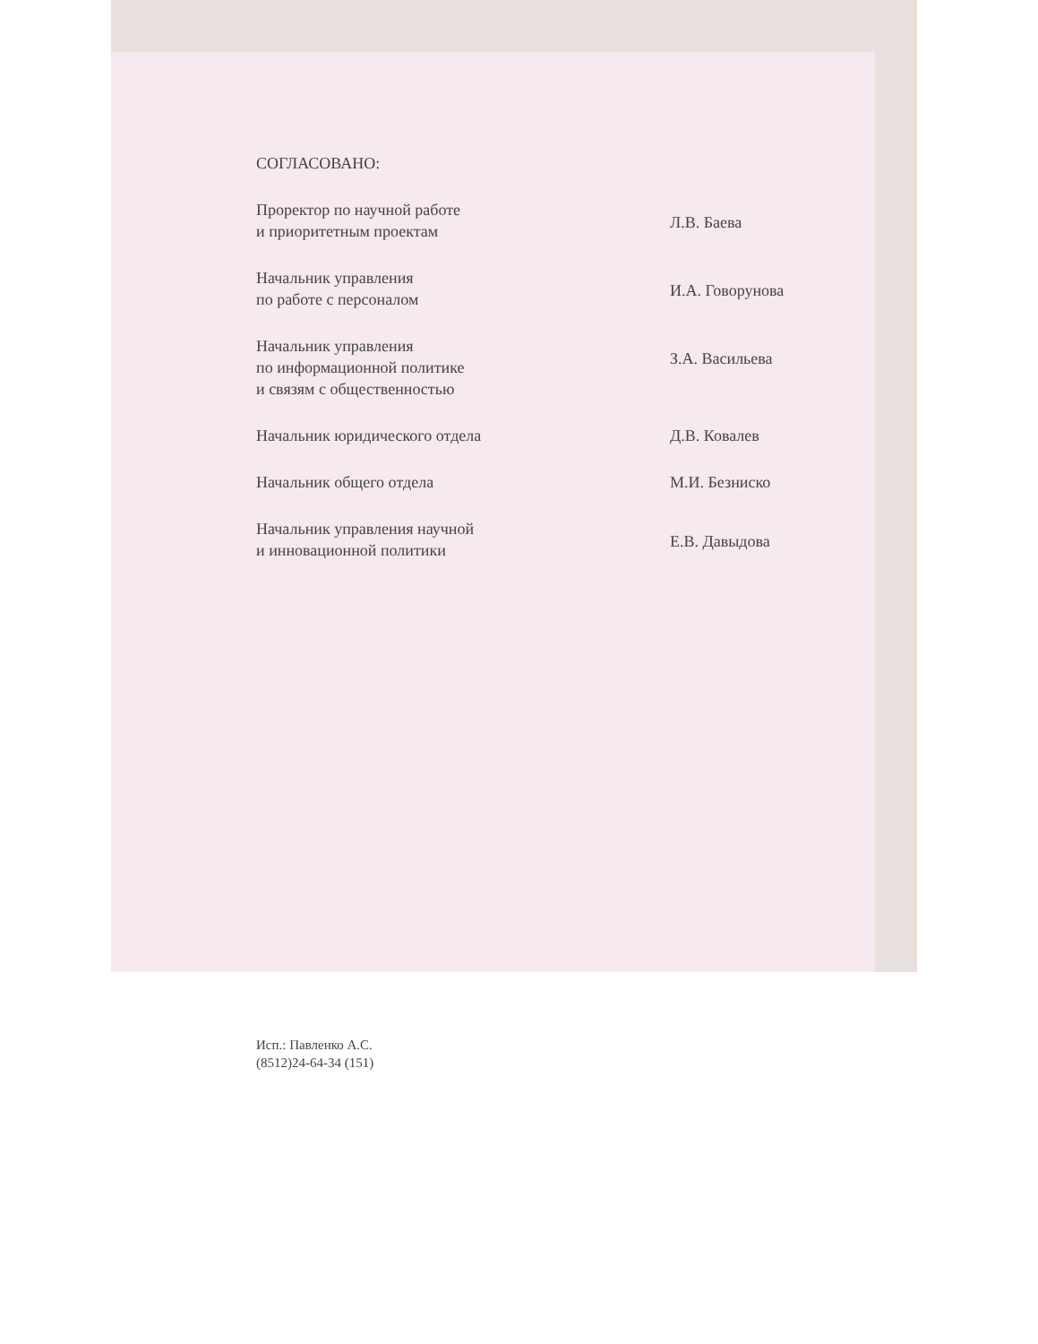СОГЛАСОВАНО:
Проректор по научной работе
и приоритетным проектам
Л.В. Баева
Начальник управления
по работе с персоналом
И.А. Говорунова
Начальник управления
по информационной политике
и связям с общественностью
З.А. Васильева
Начальник юридического отдела Д.В. Ковалев
Начальник общего отдела М.И. Безниско
Начальник управления научной
и инновационной политики
Е.В. Давыдова
Исп.: Павленко А.С.
(8512)24-64-34 (151)